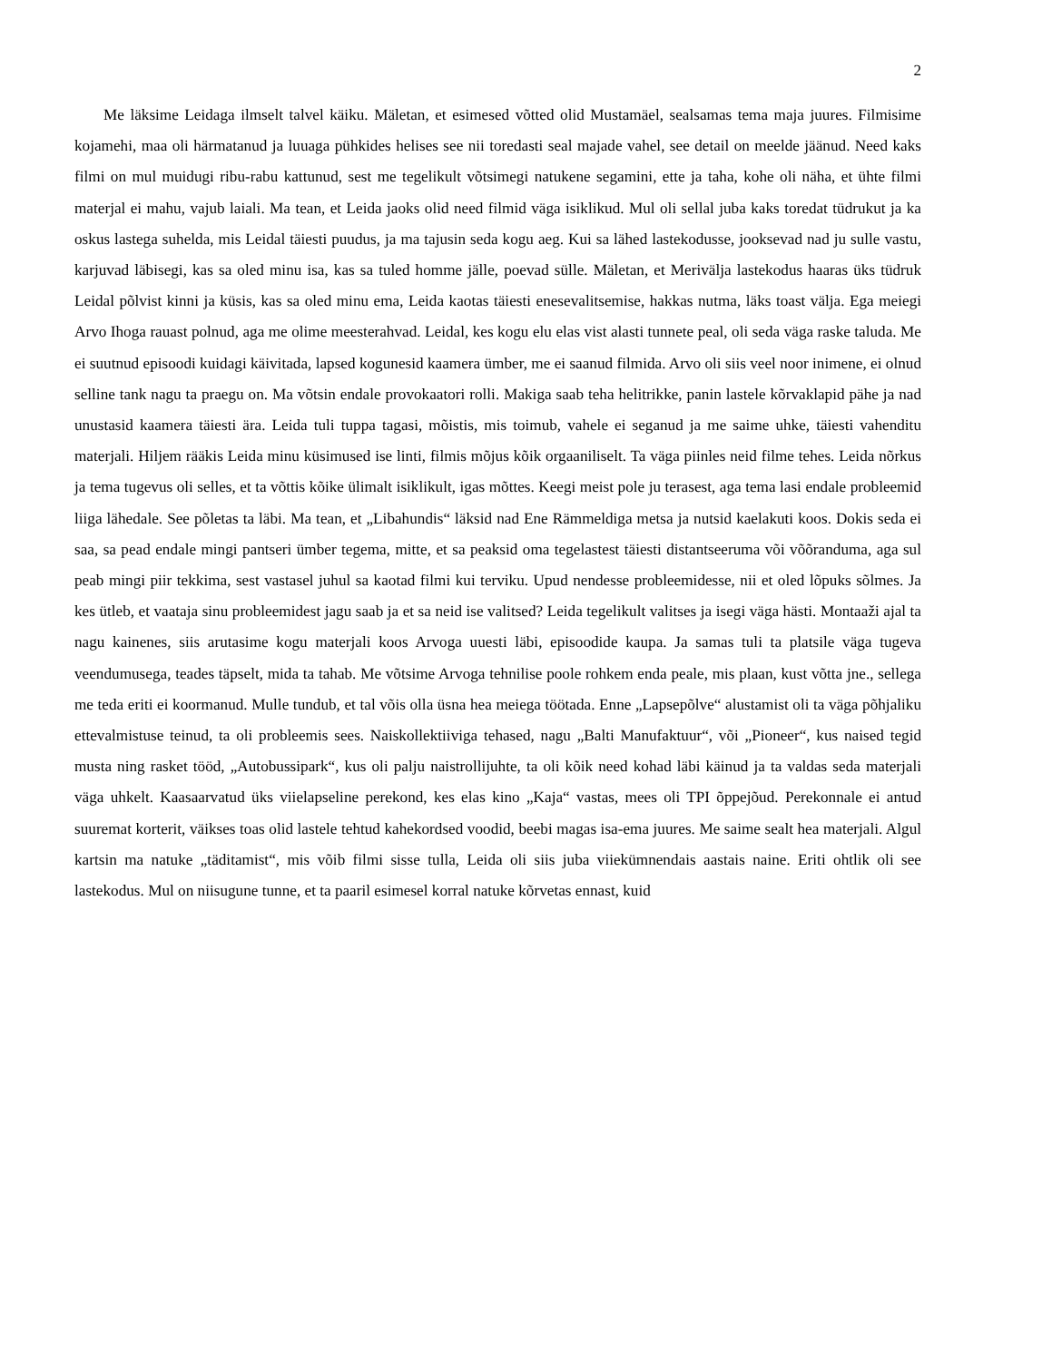2
Me läksime Leidaga ilmselt talvel käiku. Mäletan, et esimesed võtted olid Mustamäel, sealsamas tema maja juures. Filmisime kojamehi, maa oli härmatanud ja luuaga pühkides helises see nii toredasti seal majade vahel, see detail on meelde jäänud. Need kaks filmi on mul muidugi ribu-rabu kattunud, sest me tegelikult võtsimegi natukene segamini, ette ja taha, kohe oli näha, et ühte filmi materjal ei mahu, vajub laiali. Ma tean, et Leida jaoks olid need filmid väga isiklikud. Mul oli sellal juba kaks toredat tüdrukut ja ka oskus lastega suhelda, mis Leidal täiesti puudus, ja ma tajusin seda kogu aeg. Kui sa lähed lastekodusse, jooksevad nad ju sulle vastu, karjuvad läbisegi, kas sa oled minu isa, kas sa tuled homme jälle, poevad sülle. Mäletan, et Merivälja lastekodus haaras üks tüdruk Leidal põlvist kinni ja küsis, kas sa oled minu ema, Leida kaotas täiesti enesevalitsemise, hakkas nutma, läks toast välja. Ega meiegi Arvo Ihoga rauast polnud, aga me olime meesterahvad. Leidal, kes kogu elu elas vist alasti tunnete peal, oli seda väga raske taluda. Me ei suutnud episoodi kuidagi käivitada, lapsed kogunesid kaamera ümber, me ei saanud filmida. Arvo oli siis veel noor inimene, ei olnud selline tank nagu ta praegu on. Ma võtsin endale provokaatori rolli. Makiga saab teha helitrikke, panin lastele kõrvaklapid pähe ja nad unustasid kaamera täiesti ära. Leida tuli tuppa tagasi, mõistis, mis toimub, vahele ei seganud ja me saime uhke, täiesti vahenditu materjali. Hiljem rääkis Leida minu küsimused ise linti, filmis mõjus kõik orgaaniliselt. Ta väga piinles neid filme tehes. Leida nõrkus ja tema tugevus oli selles, et ta võttis kõike ülimalt isiklikult, igas mõttes. Keegi meist pole ju terasest, aga tema lasi endale probleemid liiga lähedale. See põletas ta läbi. Ma tean, et „Libahundis“ läksid nad Ene Rämmeldiga metsa ja nutsid kaelakuti koos. Dokis seda ei saa, sa pead endale mingi pantseri ümber tegema, mitte, et sa peaksid oma tegelastest täiesti distantseeruma või võõranduma, aga sul peab mingi piir tekkima, sest vastasel juhul sa kaotad filmi kui terviku. Upud nendesse probleemidesse, nii et oled lõpuks sõlmes. Ja kes ütleb, et vaataja sinu probleemidest jagu saab ja et sa neid ise valitsed? Leida tegelikult valitses ja isegi väga hästi. Montaaži ajal ta nagu kainenes, siis arutasime kogu materjali koos Arvoga uuesti läbi, episoodide kaupa. Ja samas tuli ta platsile väga tugeva veendumusega, teades täpselt, mida ta tahab. Me võtsime Arvoga tehnilise poole rohkem enda peale, mis plaan, kust võtta jne., sellega me teda eriti ei koormanud. Mulle tundub, et tal võis olla üsna hea meiega töötada. Enne „Lapsepõlve“ alustamist oli ta väga põhjaliku ettevalmistuse teinud, ta oli probleemis sees. Naiskollektiiviga tehased, nagu „Balti Manufaktuur“, või „Pioneer“, kus naised tegid musta ning rasket tööd, „Autobussipark“, kus oli palju naistrollijuhte, ta oli kõik need kohad läbi käinud ja ta valdas seda materjali väga uhkelt. Kaasaarvatud üks viielapseline perekond, kes elas kino „Kaja“ vastas, mees oli TPI õppejõud. Perekonnale ei antud suuremat korterit, väikses toas olid lastele tehtud kahekordsed voodid, beebi magas isa-ema juures. Me saime sealt hea materjali. Algul kartsin ma natuke „täditamist“, mis võib filmi sisse tulla, Leida oli siis juba viiekümnendais aastais naine. Eriti ohtlik oli see lastekodus. Mul on niisugune tunne, et ta paaril esimesel korral natuke kõrvetas ennast, kuid